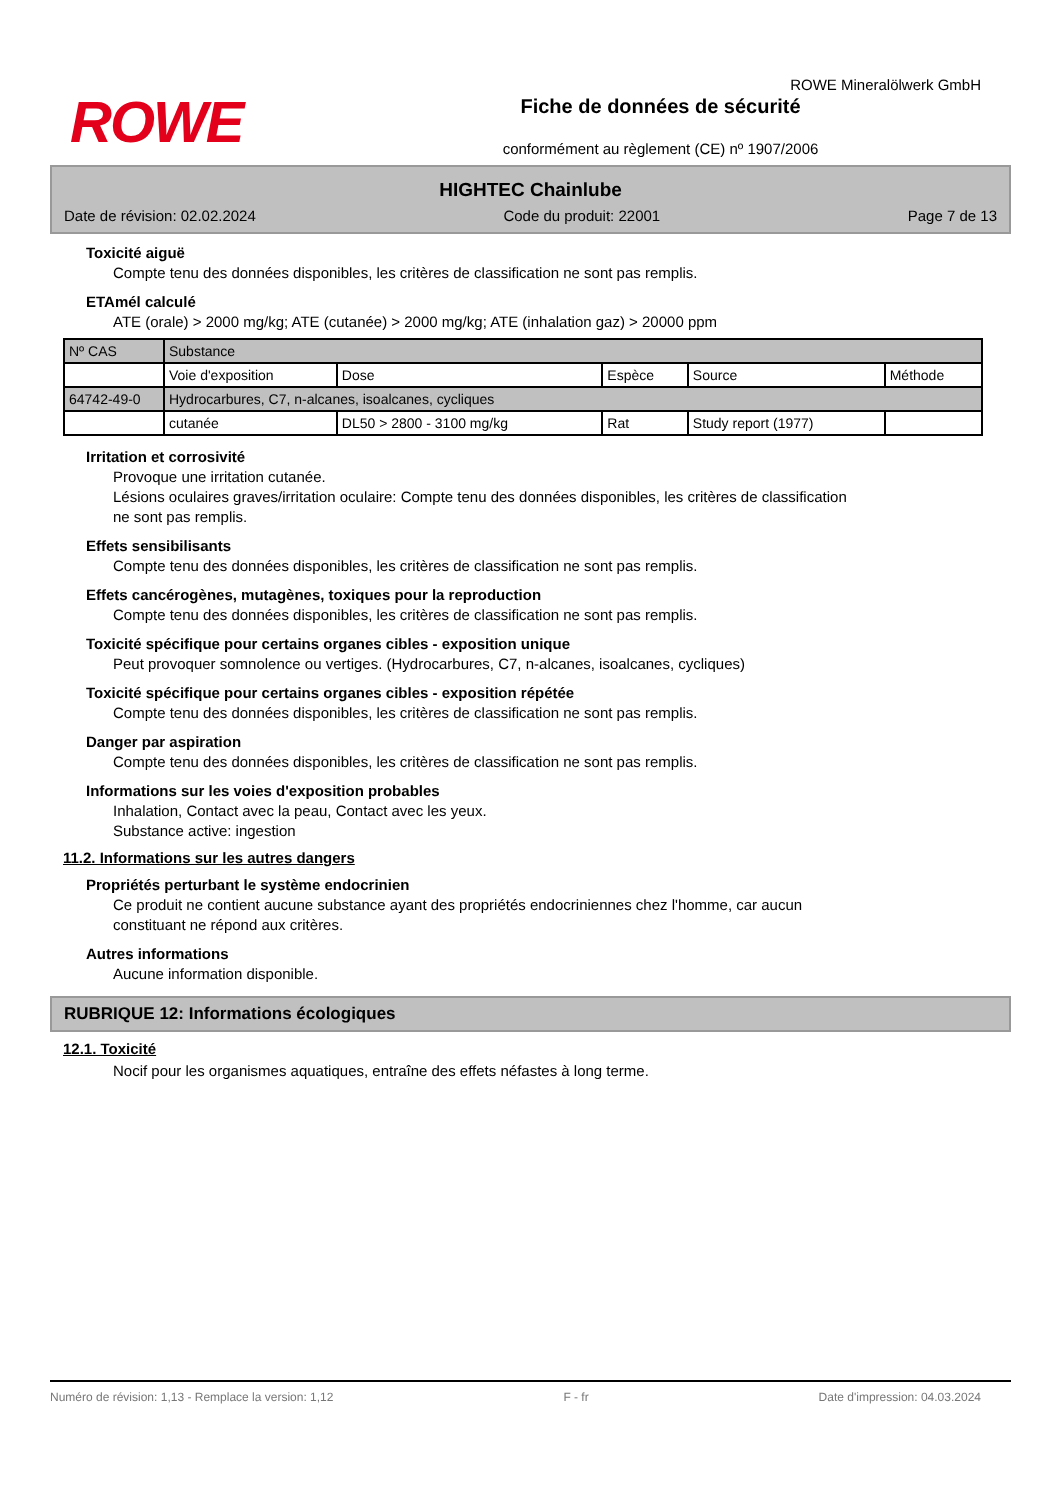ROWE
Fiche de données de sécurité
conformément au règlement (CE) nº 1907/2006
ROWE Mineralölwerk GmbH
HIGHTEC Chainlube
Date de révision: 02.02.2024 Code du produit: 22001 Page 7 de 13
Toxicité aiguë
Compte tenu des données disponibles, les critères de classification ne sont pas remplis.
ETAmél calculé
ATE (orale) > 2000 mg/kg; ATE (cutanée) > 2000 mg/kg; ATE (inhalation gaz) > 20000 ppm
| Nº CAS | Substance | | | | |
| | Voie d'exposition | Dose | Espèce | Source | Méthode |
| 64742-49-0 | Hydrocarbures, C7, n-alcanes, isoalcanes, cycliques | | | | |
| | cutanée | DL50 > 2800 - 3100 mg/kg | Rat | Study report (1977) | |
Irritation et corrosivité
Provoque une irritation cutanée.
Lésions oculaires graves/irritation oculaire: Compte tenu des données disponibles, les critères de classification
ne sont pas remplis.
Effets sensibilisants
Compte tenu des données disponibles, les critères de classification ne sont pas remplis.
Effets cancérogènes, mutagènes, toxiques pour la reproduction
Compte tenu des données disponibles, les critères de classification ne sont pas remplis.
Toxicité spécifique pour certains organes cibles - exposition unique
Peut provoquer somnolence ou vertiges. (Hydrocarbures, C7, n-alcanes, isoalcanes, cycliques)
Toxicité spécifique pour certains organes cibles - exposition répétée
Compte tenu des données disponibles, les critères de classification ne sont pas remplis.
Danger par aspiration
Compte tenu des données disponibles, les critères de classification ne sont pas remplis.
Informations sur les voies d'exposition probables
Inhalation, Contact avec la peau, Contact avec les yeux.
Substance active: ingestion
11.2. Informations sur les autres dangers
Propriétés perturbant le système endocrinien
Ce produit ne contient aucune substance ayant des propriétés endocriniennes chez l'homme, car aucun
constituant ne répond aux critères.
Autres informations
Aucune information disponible.
RUBRIQUE 12: Informations écologiques
12.1. Toxicité
Nocif pour les organismes aquatiques, entraîne des effets néfastes à long terme.
Numéro de révision: 1,13 - Remplace la version: 1,12 F - fr Date d'impression: 04.03.2024